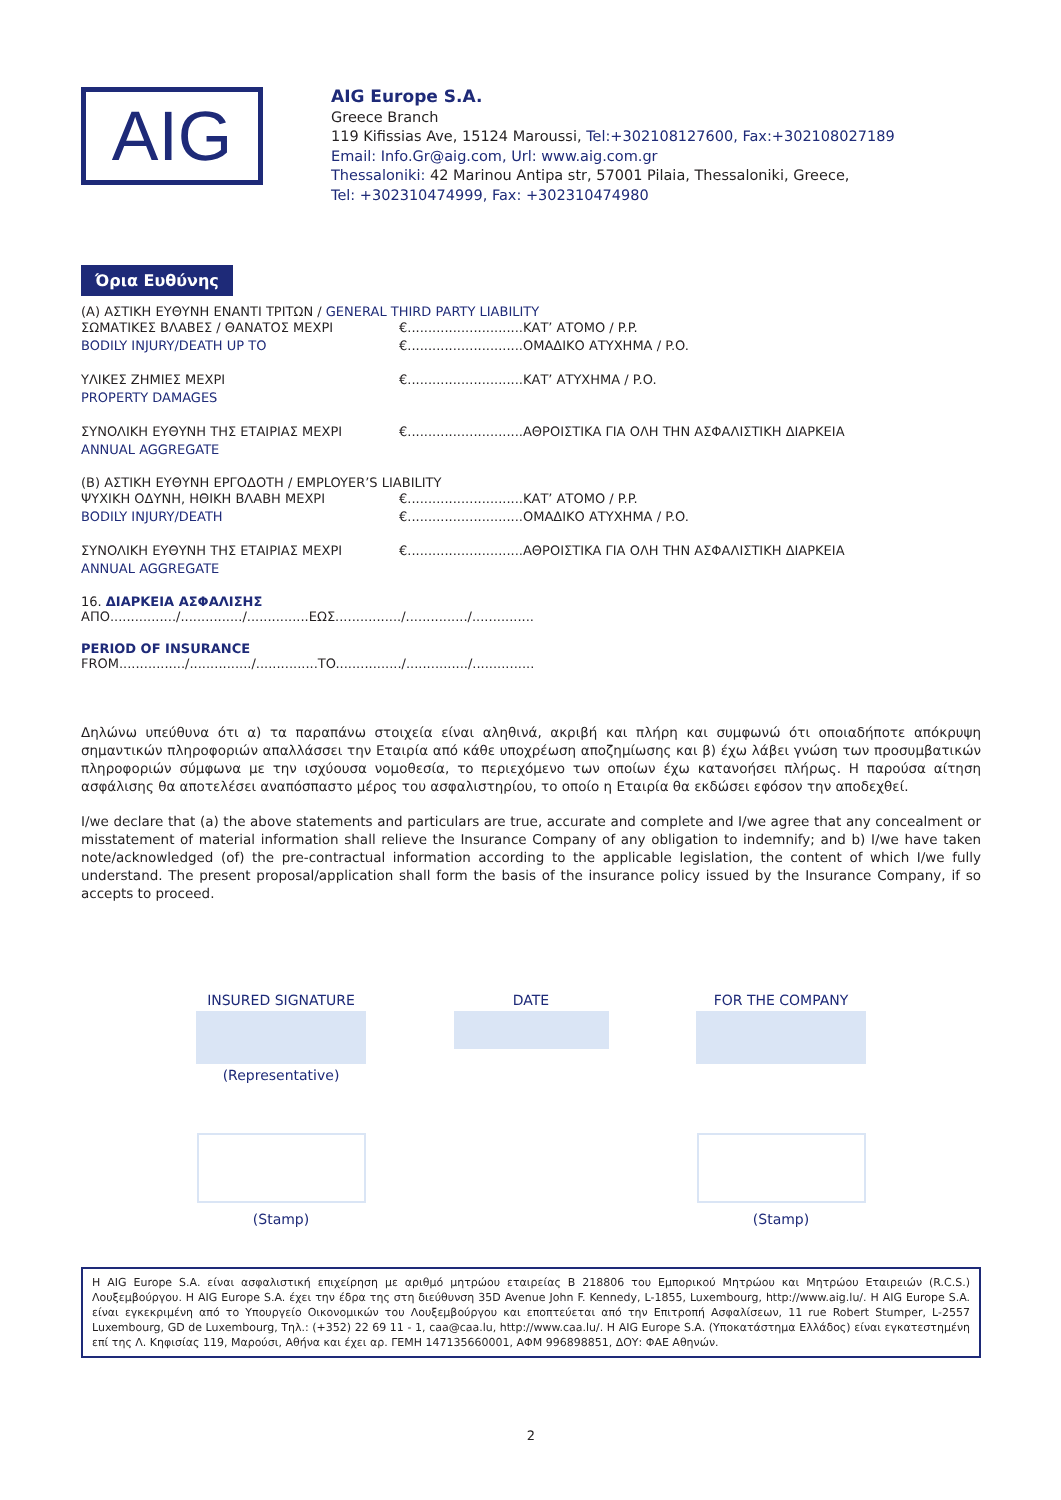AIG
AIG Europe S.A.
Greece Branch
119 Kifissias Ave, 15124 Maroussi, Tel:+302108127600, Fax:+302108027189
Email: Info.Gr@aig.com, Url: www.aig.com.gr
Thessaloniki: 42 Marinou Antipa str, 57001 Pilaia, Thessaloniki, Greece,
Tel: +302310474999, Fax: +302310474980
Όρια Ευθύνης
(A) ΑΣΤΙΚΗ ΕΥΘΥΝΗ ΕΝΑΝΤΙ ΤΡΙΤΩΝ / GENERAL THIRD PARTY LIABILITY
ΣΩΜΑΤΙΚΕΣ ΒΛΑΒΕΣ / ΘΑΝΑΤΟΣ ΜΕΧΡΙ €............................ΚΑΤ’ ΑΤΟΜΟ / P.P.
BODILY INJURY/DEATH UP TO €............................ΟΜΑΔΙΚΟ ΑΤΥΧΗΜΑ / P.O.
ΥΛΙΚΕΣ ΖΗΜΙΕΣ ΜΕΧΡΙ €............................ΚΑΤ’ ΑΤΥΧΗΜΑ / P.O.
PROPERTY DAMAGES
ΣΥΝΟΛΙΚΗ ΕΥΘΥΝΗ ΤΗΣ ΕΤΑΙΡΙΑΣ ΜΕΧΡΙ €............................ΑΘΡΟΙΣΤΙΚΑ ΓΙΑ ΟΛΗ ΤΗΝ ΑΣΦΑΛΙΣΤΙΚΗ ΔΙΑΡΚΕΙΑ
ANNUAL AGGREGATE
(Β) ΑΣΤΙΚΗ ΕΥΘΥΝΗ ΕΡΓΟΔΟΤΗ / EMPLOYER’S LIABILITY
ΨΥΧΙΚΗ ΟΔΥΝΗ, ΗΘΙΚΗ ΒΛΑΒΗ ΜΕΧΡΙ €............................ΚΑΤ’ ΑΤΟΜΟ / P.P.
BODILY INJURY/DEATH €............................ΟΜΑΔΙΚΟ ΑΤΥΧΗΜΑ / P.O.
ΣΥΝΟΛΙΚΗ ΕΥΘΥΝΗ ΤΗΣ ΕΤΑΙΡΙΑΣ ΜΕΧΡΙ €............................ΑΘΡΟΙΣΤΙΚΑ ΓΙΑ ΟΛΗ ΤΗΝ ΑΣΦΑΛΙΣΤΙΚΗ ΔΙΑΡΚΕΙΑ
ANNUAL AGGREGATE
16. ΔΙΑΡΚΕΙΑ ΑΣΦΑΛΙΣΗΣ
ΑΠΟ................/.............../...............ΕΩΣ................/.............../...............
PERIOD OF INSURANCE
FROM................/.............../...............TO................/.............../...............
Δηλώνω υπεύθυνα ότι α) τα παραπάνω στοιχεία είναι αληθινά, ακριβή και πλήρη και συμφωνώ ότι οποιαδήποτε απόκρυψη σημαντικών πληροφοριών απαλλάσσει την Εταιρία από κάθε υποχρέωση αποζημίωσης και β) έχω λάβει γνώση των προσυμβατικών πληροφοριών σύμφωνα με την ισχύουσα νομοθεσία, το περιεχόμενο των οποίων έχω κατανοήσει πλήρως. Η παρούσα αίτηση ασφάλισης θα αποτελέσει αναπόσπαστο μέρος του ασφαλιστηρίου, το οποίο η Εταιρία θα εκδώσει εφόσον την αποδεχθεί.
I/we declare that (a) the above statements and particulars are true, accurate and complete and I/we agree that any concealment or misstatement of material information shall relieve the Insurance Company of any obligation to indemnify; and b) I/we have taken note/acknowledged (of) the pre-contractual information according to the applicable legislation, the content of which I/we fully understand. The present proposal/application shall form the basis of the insurance policy issued by the Insurance Company, if so accepts to proceed.
INSURED SIGNATURE
(Representative)
(Stamp)
DATE FOR THE COMPANY
(Stamp)
Η AIG Europe S.A. είναι ασφαλιστική επιχείρηση με αριθμό μητρώου εταιρείας B 218806 του Εμπορικού Μητρώου και Μητρώου Εταιρειών (R.C.S.) Λουξεμβούργου. Η AIG Europe S.A. έχει την έδρα της στη διεύθυνση 35D Avenue John F. Kennedy, L-1855, Luxembourg, http://www.aig.lu/. Η AIG Europe S.A. είναι εγκεκριμένη από το Υπουργείο Οικονομικών του Λουξεμβούργου και εποπτεύεται από την Επιτροπή Ασφαλίσεων, 11 rue Robert Stumper, L-2557 Luxembourg, GD de Luxembourg, Τηλ.: (+352) 22 69 11 - 1, caa@caa.lu, http://www.caa.lu/. Η AIG Europe S.A. (Υποκατάστημα Ελλάδος) είναι εγκατεστημένη επί της Λ. Κηφισίας 119, Μαρούσι, Αθήνα και έχει αρ. ΓΕΜΗ 147135660001, ΑΦΜ 996898851, ΔΟΥ: ΦΑΕ Αθηνών.
2